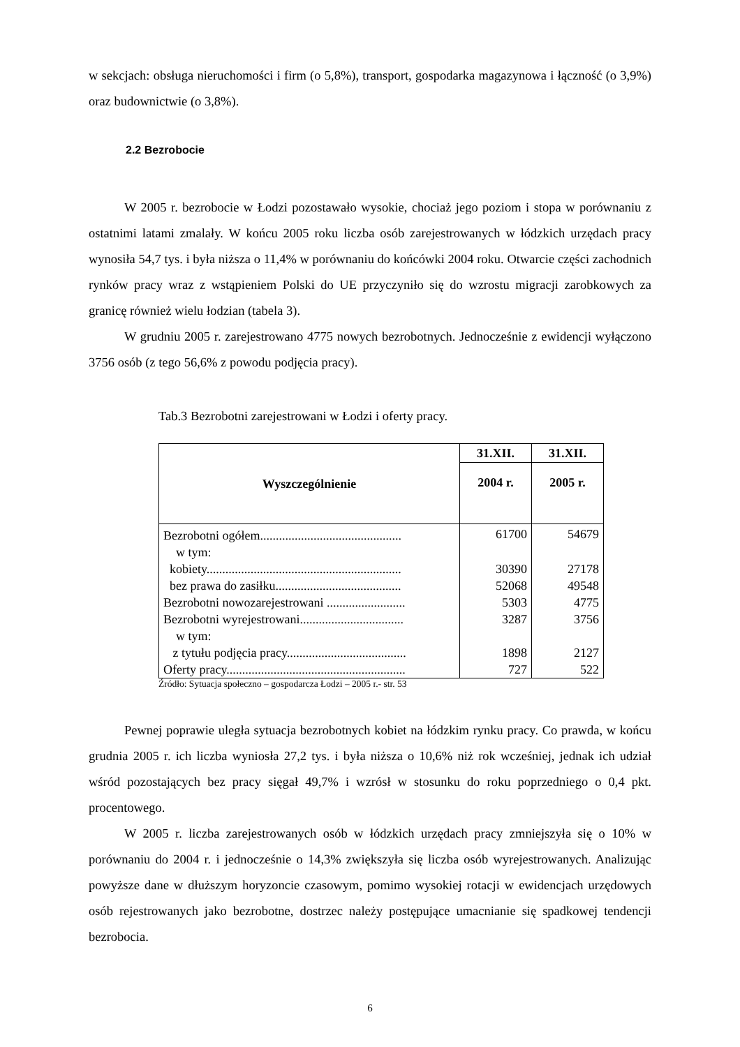w sekcjach: obsługa nieruchomości i firm (o 5,8%), transport, gospodarka magazynowa i łączność (o 3,9%) oraz budownictwie (o 3,8%).
2.2 Bezrobocie
W 2005 r. bezrobocie w Łodzi pozostawało wysokie, chociaż jego poziom i stopa w porównaniu z ostatnimi latami zmalały. W końcu 2005 roku liczba osób zarejestrowanych w łódzkich urzędach pracy wynosiła 54,7 tys. i była niższa o 11,4% w porównaniu do końcówki 2004 roku. Otwarcie części zachodnich rynków pracy wraz z wstąpieniem Polski do UE przyczyniło się do wzrostu migracji zarobkowych za granicę również wielu łodzian (tabela 3).
W grudniu 2005 r. zarejestrowano 4775 nowych bezrobotnych. Jednocześnie z ewidencji wyłączono 3756 osób (z tego 56,6% z powodu podjęcia pracy).
Tab.3 Bezrobotni zarejestrowani w Łodzi i oferty pracy.
| Wyszczególnienie | 31.XII. | 31.XII. |
| --- | --- | --- |
| | 2004 r. | 2005 r. |
| Bezrobotni ogółem............................................. | 61700 | 54679 |
| w tym: | | |
| kobiety.............................................................. | 30390 | 27178 |
| bez prawa do zasiłku........................................ | 52068 | 49548 |
| Bezrobotni nowozarejestrowani ......................... | 5303 | 4775 |
| Bezrobotni wyrejestrowani................................. | 3287 | 3756 |
| w tym: | | |
| z tytułu podjęcia pracy...................................... | 1898 | 2127 |
| Oferty pracy......................................................... | 727 | 522 |
Źródło: Sytuacja społeczno – gospodarcza Łodzi – 2005 r.- str. 53
Pewnej poprawie uległa sytuacja bezrobotnych kobiet na łódzkim rynku pracy. Co prawda, w końcu grudnia 2005 r. ich liczba wyniosła 27,2 tys. i była niższa o 10,6% niż rok wcześniej, jednak ich udział wśród pozostających bez pracy sięgał 49,7% i wzrósł w stosunku do roku poprzedniego o 0,4 pkt. procentowego.
W 2005 r. liczba zarejestrowanych osób w łódzkich urzędach pracy zmniejszyła się o 10% w porównaniu do 2004 r. i jednocześnie o 14,3% zwiększyła się liczba osób wyrejestrowanych. Analizując powyższe dane w dłuższym horyzoncie czasowym, pomimo wysokiej rotacji w ewidencjach urzędowych osób rejestrowanych jako bezrobotne, dostrzec należy postępujące umacnianie się spadkowej tendencji bezrobocia.
6